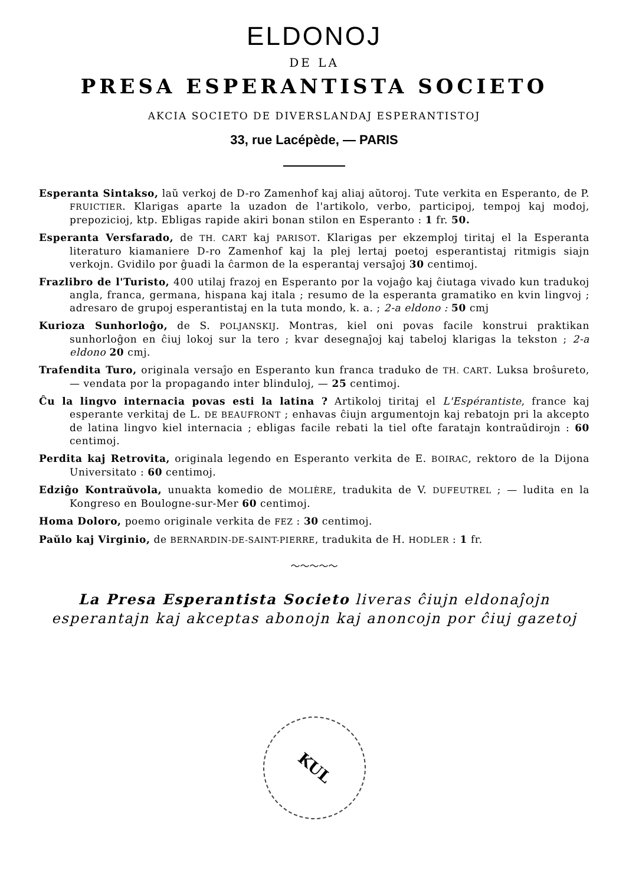ELDONOJ
DE LA
PRESA ESPERANTISTA SOCIETO
AKCIA SOCIETO DE DIVERSLANDAJ ESPERANTISTOJ
33, rue Lacépède, — PARIS
Esperanta Sintakso, laŭ verkoj de D-ro Zamenhof kaj aliaj aŭtoroj. Tute verkita en Esperanto, de P. FRUICTIER. Klarigas aparte la uzadon de l'artikolo, verbo, participoj, tempoj kaj modoj, prepozicioj, ktp. Ebligas rapide akiri bonan stilon en Esperanto : 1 fr. 50.
Esperanta Versfarado, de TH. CART kaj PARISOT. Klarigas per ekzemploj tiritaj el la Esperanta literaturo kiamaniere D-ro Zamenhof kaj la plej lertaj poetoj esperantistaj ritmigis siajn verkojn. Gvidilo por ĝuadi la ĉarmon de la esperantaj versaĵoj 30 centimoj.
Frazlibro de l'Turisto, 400 utilaj frazoj en Esperanto por la vojaĝo kaj ĉiutaga vivado kun tradukoj angla, franca, germana, hispana kaj itala ; resumo de la esperanta gramatiko en kvin lingvoj ; adresaro de grupoj esperantistaj en la tuta mondo, k. a. ; 2-a eldono : 50 cmj
Kurioza Sunhorloĝo, de S. POLJANSKIJ. Montras, kiel oni povas facile konstrui praktikan sunhorloĝon en ĉiuj lokoj sur la tero ; kvar desegnaĵoj kaj tabeloj klarigas la tekston ; 2-a eldono 20 cmj.
Trafendita Turo, originala versaĵo en Esperanto kun franca traduko de TH. CART. Luksa broŝureto, — vendata por la propagando inter blinduloj, — 25 centimoj.
Ĉu la lingvo internacia povas esti la latina ? Artikoloj tiritaj el L'Espérantiste, france kaj esperante verkitaj de L. DE BEAUFRONT ; enhavas ĉiujn argumentojn kaj rebatojn pri la akcepto de latina lingvo kiel internacia ; ebligas facile rebati la tiel ofte faratajn kontraŭdirojn : 60 centimoj.
Perdita kaj Retrovita, originala legendo en Esperanto verkita de E. BOIRAC, rektoro de la Dijona Universitato : 60 centimoj.
Edziĝo Kontraŭvola, unuakta komedio de MOLIÈRE, tradukita de V. DUFEUTREL ; — ludita en la Kongreso en Boulogne-sur-Mer 60 centimoj.
Homa Doloro, poemo originale verkita de FEZ : 30 centimoj.
Paŭlo kaj Virginio, de BERNARDIN-DE-SAINT-PIERRE, tradukita de H. HODLER : 1 fr.
〜〜〜〜〜
La Presa Esperantista Societo liveras ĉiujn eldonaĵojn esperantajn kaj akceptas abonojn kaj anoncojn por ĉiuj gazetoj
KUL